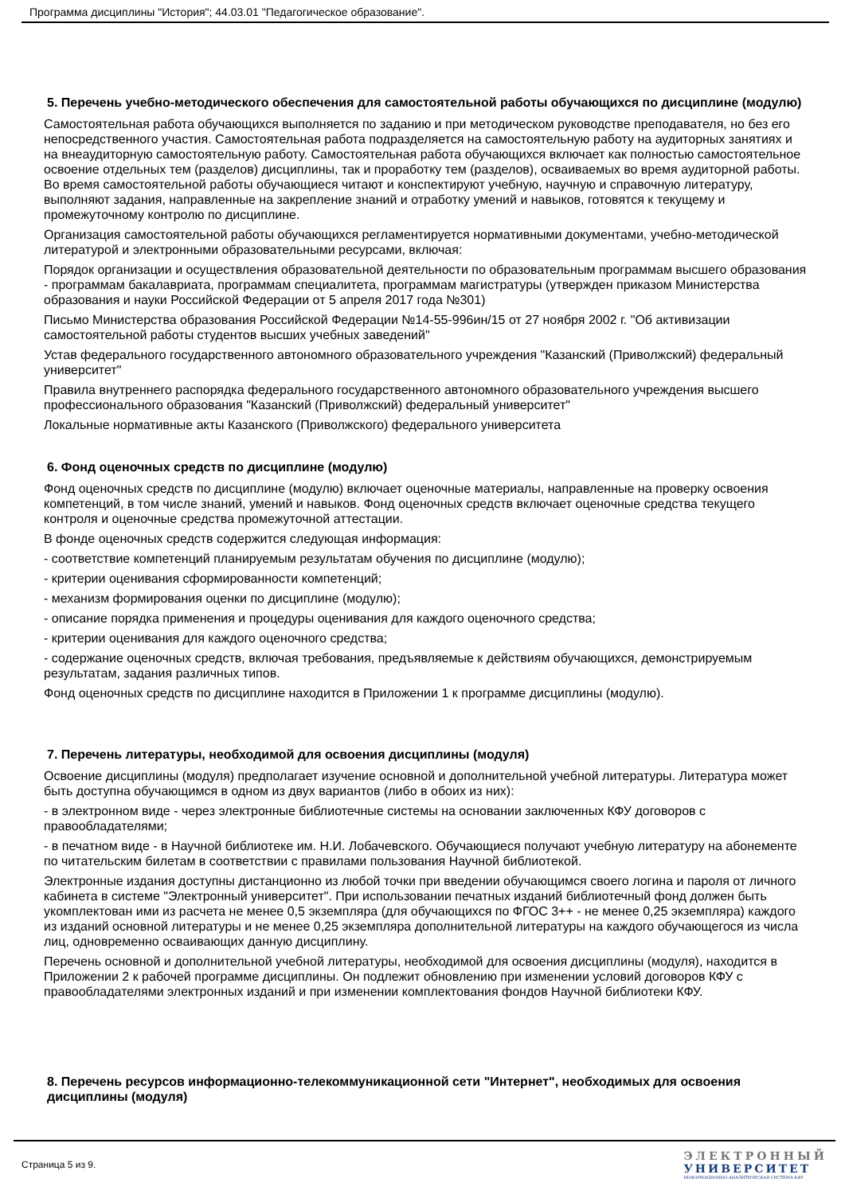Программа дисциплины "История"; 44.03.01 "Педагогическое образование".
5. Перечень учебно-методического обеспечения для самостоятельной работы обучающихся по дисциплине (модулю)
Самостоятельная работа обучающихся выполняется по заданию и при методическом руководстве преподавателя, но без его непосредственного участия. Самостоятельная работа подразделяется на самостоятельную работу на аудиторных занятиях и на внеаудиторную самостоятельную работу. Самостоятельная работа обучающихся включает как полностью самостоятельное освоение отдельных тем (разделов) дисциплины, так и проработку тем (разделов), осваиваемых во время аудиторной работы. Во время самостоятельной работы обучающиеся читают и конспектируют учебную, научную и справочную литературу, выполняют задания, направленные на закрепление знаний и отработку умений и навыков, готовятся к текущему и промежуточному контролю по дисциплине.
Организация самостоятельной работы обучающихся регламентируется нормативными документами, учебно-методической литературой и электронными образовательными ресурсами, включая:
Порядок организации и осуществления образовательной деятельности по образовательным программам высшего образования - программам бакалавриата, программам специалитета, программам магистратуры (утвержден приказом Министерства образования и науки Российской Федерации от 5 апреля 2017 года №301)
Письмо Министерства образования Российской Федерации №14-55-996ин/15 от 27 ноября 2002 г. "Об активизации самостоятельной работы студентов высших учебных заведений"
Устав федерального государственного автономного образовательного учреждения "Казанский (Приволжский) федеральный университет"
Правила внутреннего распорядка федерального государственного автономного образовательного учреждения высшего профессионального образования "Казанский (Приволжский) федеральный университет"
Локальные нормативные акты Казанского (Приволжского) федерального университета
6. Фонд оценочных средств по дисциплине (модулю)
Фонд оценочных средств по дисциплине (модулю) включает оценочные материалы, направленные на проверку освоения компетенций, в том числе знаний, умений и навыков. Фонд оценочных средств включает оценочные средства текущего контроля и оценочные средства промежуточной аттестации.
В фонде оценочных средств содержится следующая информация:
- соответствие компетенций планируемым результатам обучения по дисциплине (модулю);
- критерии оценивания сформированности компетенций;
- механизм формирования оценки по дисциплине (модулю);
- описание порядка применения и процедуры оценивания для каждого оценочного средства;
- критерии оценивания для каждого оценочного средства;
- содержание оценочных средств, включая требования, предъявляемые к действиям обучающихся, демонстрируемым результатам, задания различных типов.
Фонд оценочных средств по дисциплине находится в Приложении 1 к программе дисциплины (модулю).
7. Перечень литературы, необходимой для освоения дисциплины (модуля)
Освоение дисциплины (модуля) предполагает изучение основной и дополнительной учебной литературы. Литература может быть доступна обучающимся в одном из двух вариантов (либо в обоих из них):
- в электронном виде - через электронные библиотечные системы на основании заключенных КФУ договоров с правообладателями;
- в печатном виде - в Научной библиотеке им. Н.И. Лобачевского. Обучающиеся получают учебную литературу на абонементе по читательским билетам в соответствии с правилами пользования Научной библиотекой.
Электронные издания доступны дистанционно из любой точки при введении обучающимся своего логина и пароля от личного кабинета в системе "Электронный университет". При использовании печатных изданий библиотечный фонд должен быть укомплектован ими из расчета не менее 0,5 экземпляра (для обучающихся по ФГОС 3++ - не менее 0,25 экземпляра) каждого из изданий основной литературы и не менее 0,25 экземпляра дополнительной литературы на каждого обучающегося из числа лиц, одновременно осваивающих данную дисциплину.
Перечень основной и дополнительной учебной литературы, необходимой для освоения дисциплины (модуля), находится в Приложении 2 к рабочей программе дисциплины. Он подлежит обновлению при изменении условий договоров КФУ с правообладателями электронных изданий и при изменении комплектования фондов Научной библиотеки КФУ.
8. Перечень ресурсов информационно-телекоммуникационной сети "Интернет", необходимых для освоения дисциплины (модуля)
Страница 5 из 9.
ЭЛЕКТРОННЫЙ
УНИВЕРСИТЕТ
ИНФОРМАЦИОННО-АНАЛИТИЧЕСКАЯ СИСТЕМА КФУ